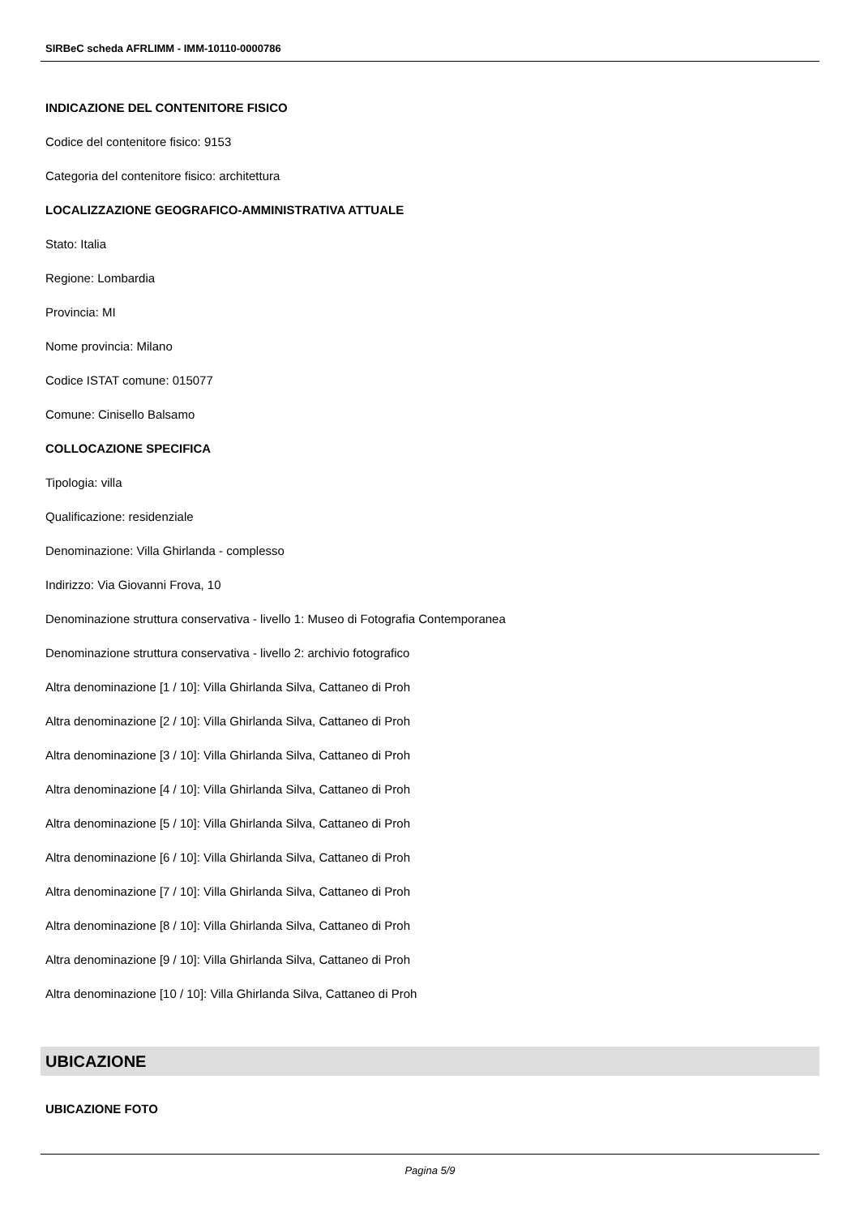SIRBeC scheda AFRLIMM - IMM-10110-0000786
INDICAZIONE DEL CONTENITORE FISICO
Codice del contenitore fisico: 9153
Categoria del contenitore fisico: architettura
LOCALIZZAZIONE GEOGRAFICO-AMMINISTRATIVA ATTUALE
Stato: Italia
Regione: Lombardia
Provincia: MI
Nome provincia: Milano
Codice ISTAT comune: 015077
Comune: Cinisello Balsamo
COLLOCAZIONE SPECIFICA
Tipologia: villa
Qualificazione: residenziale
Denominazione: Villa Ghirlanda - complesso
Indirizzo: Via Giovanni Frova, 10
Denominazione struttura conservativa - livello 1: Museo di Fotografia Contemporanea
Denominazione struttura conservativa - livello 2: archivio fotografico
Altra denominazione [1 / 10]: Villa Ghirlanda Silva, Cattaneo di Proh
Altra denominazione [2 / 10]: Villa Ghirlanda Silva, Cattaneo di Proh
Altra denominazione [3 / 10]: Villa Ghirlanda Silva, Cattaneo di Proh
Altra denominazione [4 / 10]: Villa Ghirlanda Silva, Cattaneo di Proh
Altra denominazione [5 / 10]: Villa Ghirlanda Silva, Cattaneo di Proh
Altra denominazione [6 / 10]: Villa Ghirlanda Silva, Cattaneo di Proh
Altra denominazione [7 / 10]: Villa Ghirlanda Silva, Cattaneo di Proh
Altra denominazione [8 / 10]: Villa Ghirlanda Silva, Cattaneo di Proh
Altra denominazione [9 / 10]: Villa Ghirlanda Silva, Cattaneo di Proh
Altra denominazione [10 / 10]: Villa Ghirlanda Silva, Cattaneo di Proh
UBICAZIONE
UBICAZIONE FOTO
Pagina 5/9